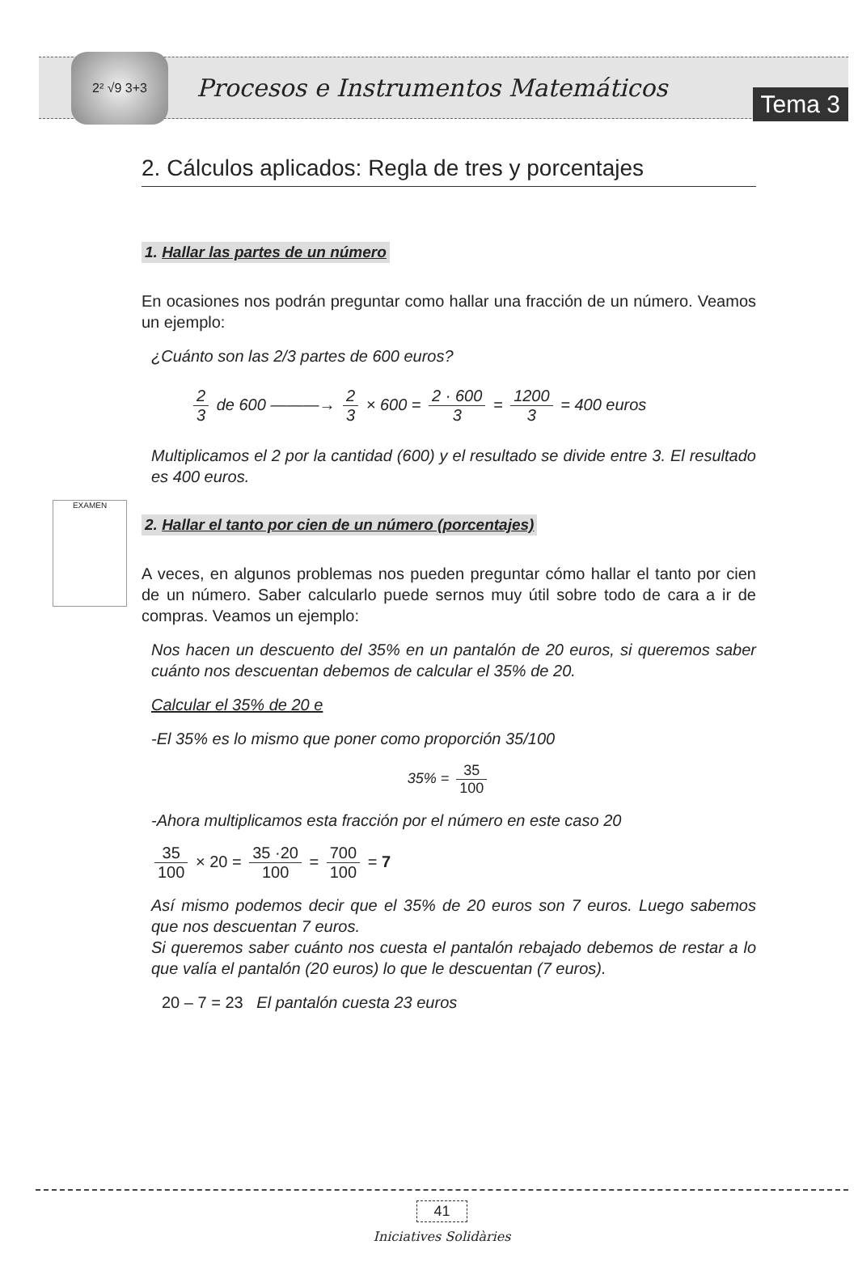2² √9 3+3
Procesos e Instrumentos Matemáticos
Tema 3
2. Cálculos aplicados: Regla de tres y porcentajes
1. Hallar las partes de un número
En ocasiones nos podrán preguntar como hallar una fracción de un número. Veamos un ejemplo:
¿Cuánto son las 2/3 partes de 600 euros?
2 3 de 600 ———→ 2 3 × 600 = 2 · 600 3 = 1200 3 = 400 euros
Multiplicamos el 2 por la cantidad (600) y el resultado se divide entre 3. El resultado es 400 euros.
2. Hallar el tanto por cien de un número (porcentajes)
EXAMEN
A veces, en algunos problemas nos pueden preguntar cómo hallar el tanto por cien de un número. Saber calcularlo puede sernos muy útil sobre todo de cara a ir de compras. Veamos un ejemplo:
Nos hacen un descuento del 35% en un pantalón de 20 euros, si queremos saber cuánto nos descuentan debemos de calcular el 35% de 20.
Calcular el 35% de 20 e
-El 35% es lo mismo que poner como proporción 35/100
35% = 35 100
-Ahora multiplicamos esta fracción por el número en este caso 20
35 100 × 20 = 35 ·20 100 = 700 100 = 7
Así mismo podemos decir que el 35% de 20 euros son 7 euros. Luego sabemos que nos descuentan 7 euros.
Si queremos saber cuánto nos cuesta el pantalón rebajado debemos de restar a lo que valía el pantalón (20 euros) lo que le descuentan (7 euros).
20 – 7 = 23 El pantalón cuesta 23 euros
41
Iniciatives Solidàries